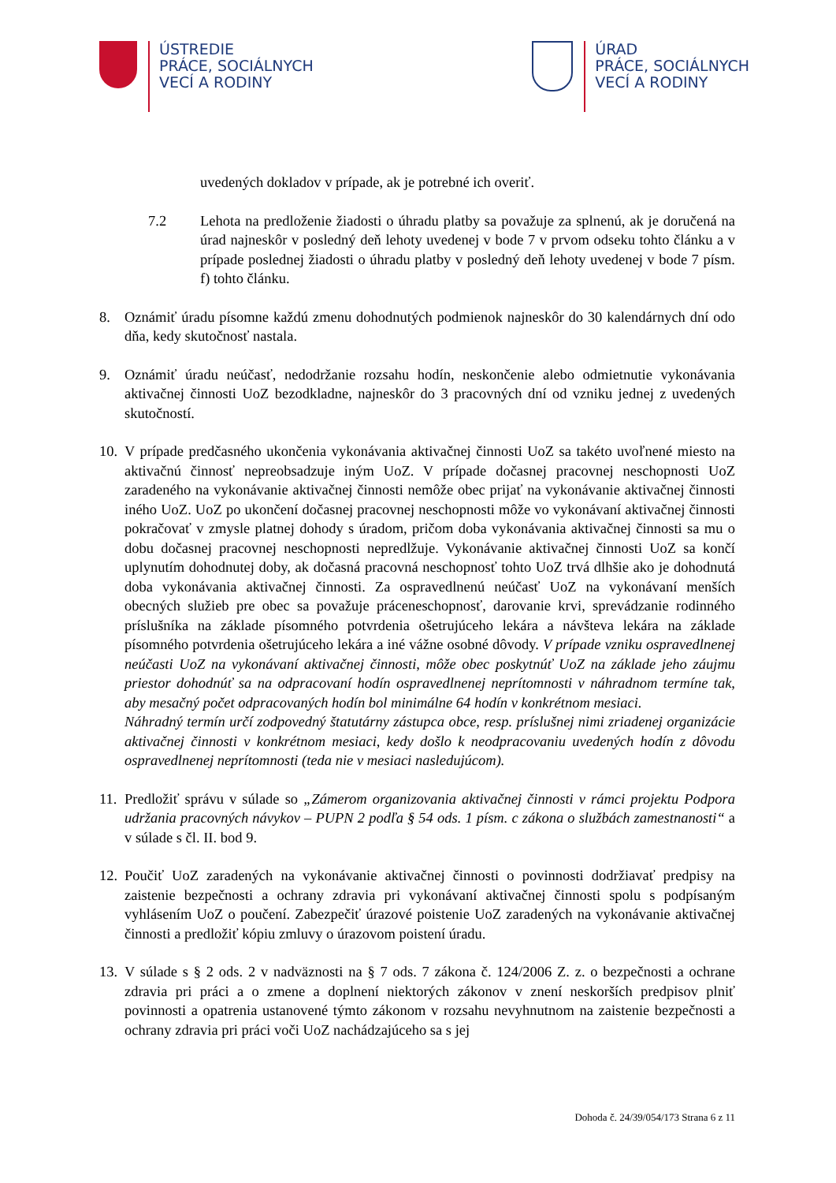ÚSTREDIE
PRÁCE, SOCIÁLNYCH
VECÍ A RODINY
ÚRAD
PRÁCE, SOCIÁLNYCH
VECÍ A RODINY
uvedených dokladov v prípade, ak je potrebné ich overiť.
7.2 Lehota na predloženie žiadosti o úhradu platby sa považuje za splnenú, ak je doručená na úrad najneskôr v posledný deň lehoty uvedenej v bode 7 v prvom odseku tohto článku a v prípade poslednej žiadosti o úhradu platby v posledný deň lehoty uvedenej v bode 7 písm. f) tohto článku.
8. Oznámiť úradu písomne každú zmenu dohodnutých podmienok najneskôr do 30 kalendárnych dní odo dňa, kedy skutočnosť nastala.
9. Oznámiť úradu neúčasť, nedodržanie rozsahu hodín, neskončenie alebo odmietnutie vykonávania aktivačnej činnosti UoZ bezodkladne, najneskôr do 3 pracovných dní od vzniku jednej z uvedených skutočností.
10.
V prípade predčasného ukončenia vykonávania aktivačnej činnosti UoZ sa takéto uvoľnené miesto na aktivačnú činnosť nepreobsadzuje iným UoZ. V prípade dočasnej pracovnej neschopnosti UoZ zaradeného na vykonávanie aktivačnej činnosti nemôže obec prijať na vykonávanie aktivačnej činnosti iného UoZ. UoZ po ukončení dočasnej pracovnej neschopnosti môže vo vykonávaní aktivačnej činnosti pokračovať v zmysle platnej dohody s úradom, pričom doba vykonávania aktivačnej činnosti sa mu o dobu dočasnej pracovnej neschopnosti nepredlžuje. Vykonávanie aktivačnej činnosti UoZ sa končí uplynutím dohodnutej doby, ak dočasná pracovná neschopnosť tohto UoZ trvá dlhšie ako je dohodnutá doba vykonávania aktivačnej činnosti. Za ospravedlnenú neúčasť UoZ na vykonávaní menších obecných služieb pre obec sa považuje práceneschopnosť, darovanie krvi, sprevádzanie rodinného príslušníka na základe písomného potvrdenia ošetrujúceho lekára a návšteva lekára na základe písomného potvrdenia ošetrujúceho lekára a iné vážne osobné dôvody. V prípade vzniku ospravedlnenej neúčasti UoZ na vykonávaní aktivačnej činnosti, môže obec poskytnúť UoZ na základe jeho záujmu priestor dohodnúť sa na odpracovaní hodín ospravedlnenej neprítomnosti v náhradnom termíne tak, aby mesačný počet odpracovaných hodín bol minimálne 64 hodín v konkrétnom mesiaci.
Náhradný termín určí zodpovedný štatutárny zástupca obce, resp. príslušnej nimi zriadenej organizácie aktivačnej činnosti v konkrétnom mesiaci, kedy došlo k neodpracovaniu uvedených hodín z dôvodu ospravedlnenej neprítomnosti (teda nie v mesiaci nasledujúcom).
11.
Predložiť správu v súlade so „Zámerom organizovania aktivačnej činnosti v rámci projektu Podpora udržania pracovných návykov – PUPN 2 podľa § 54 ods. 1 písm. c zákona o službách zamestnanosti“ a v súlade s čl. II. bod 9.
12.
Poučiť UoZ zaradených na vykonávanie aktivačnej činnosti o povinnosti dodržiavať predpisy na zaistenie bezpečnosti a ochrany zdravia pri vykonávaní aktivačnej činnosti spolu s podpísaným vyhlásením UoZ o poučení. Zabezpečiť úrazové poistenie UoZ zaradených na vykonávanie aktivačnej činnosti a predložiť kópiu zmluvy o úrazovom poistení úradu.
13.
V súlade s § 2 ods. 2 v nadväznosti na § 7 ods. 7 zákona č. 124/2006 Z. z. o bezpečnosti a ochrane zdravia pri práci a o zmene a doplnení niektorých zákonov v znení neskorších predpisov plniť povinnosti a opatrenia ustanovené týmto zákonom v rozsahu nevyhnutnom na zaistenie bezpečnosti a ochrany zdravia pri práci voči UoZ nachádzajúceho sa s jej
Dohoda č. 24/39/054/173 Strana 6 z 11